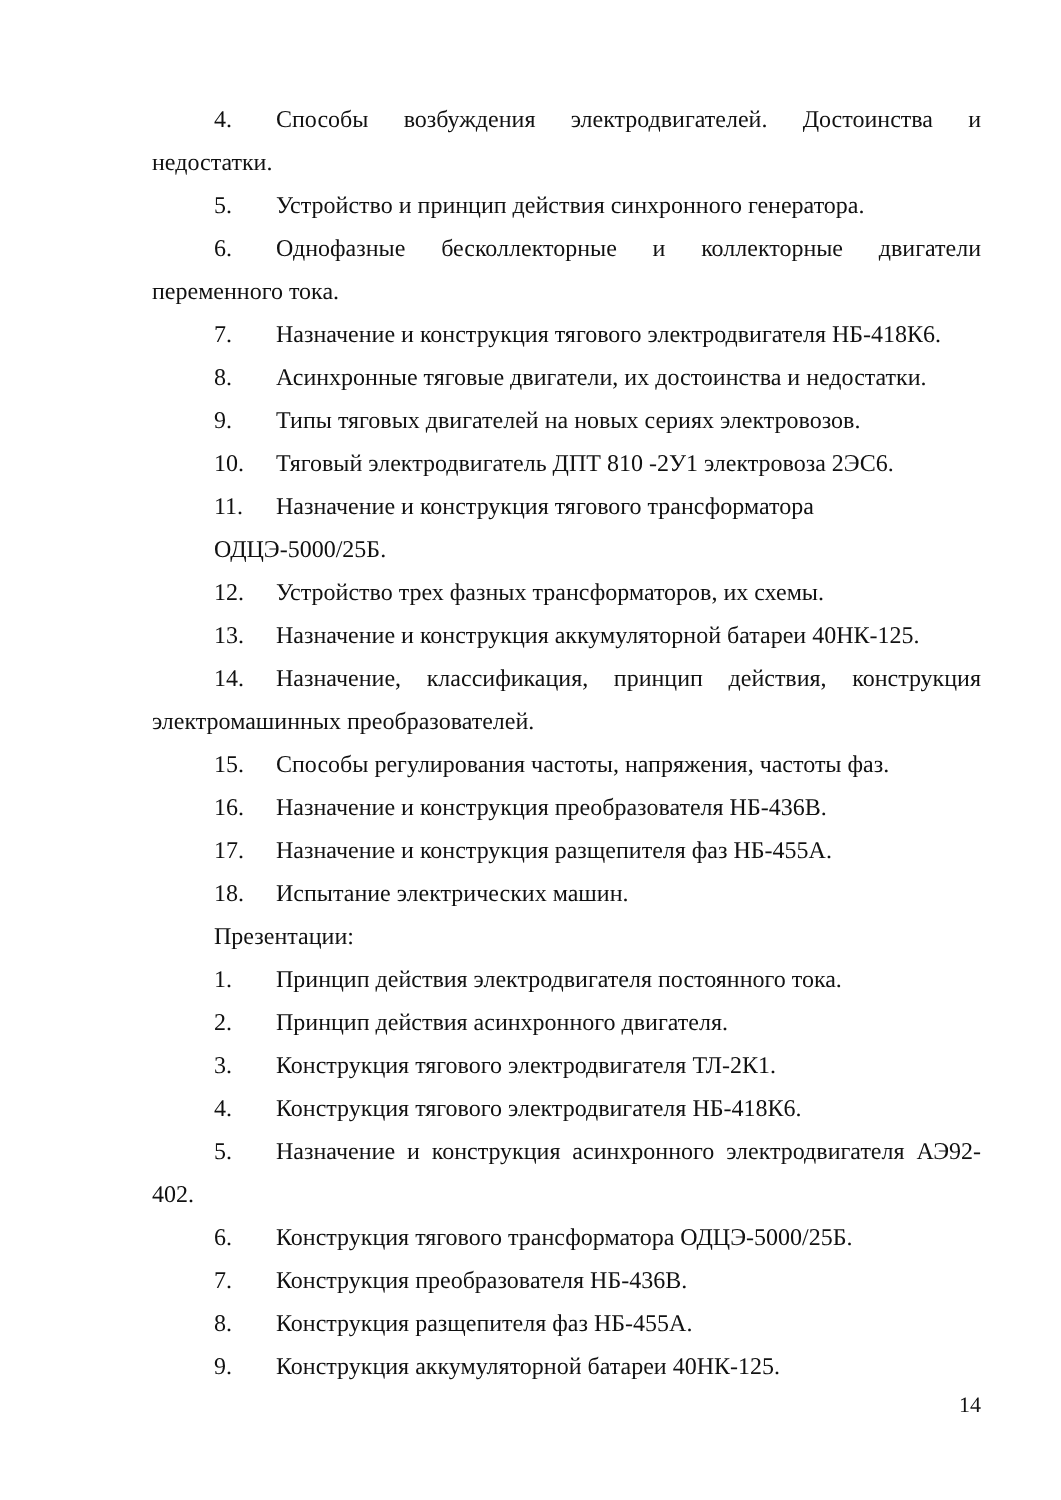4. Способы возбуждения электродвигателей. Достоинства и недостатки.
5. Устройство и принцип действия синхронного генератора.
6. Однофазные бесколлекторные и коллекторные двигатели переменного тока.
7. Назначение и конструкция тягового электродвигателя НБ-418К6.
8. Асинхронные тяговые двигатели, их достоинства и недостатки.
9. Типы тяговых двигателей на новых сериях электровозов.
10. Тяговый электродвигатель ДПТ 810 -2У1 электровоза 2ЭС6.
11. Назначение и конструкция тягового трансформатора ОДЦЭ-5000/25Б.
12. Устройство трех фазных трансформаторов, их схемы.
13. Назначение и конструкция аккумуляторной батареи 40НК-125.
14. Назначение, классификация, принцип действия, конструкция электромашинных преобразователей.
15. Способы регулирования частоты, напряжения, частоты фаз.
16. Назначение и конструкция преобразователя НБ-436В.
17. Назначение и конструкция разщепителя фаз НБ-455А.
18. Испытание электрических машин.
Презентации:
1. Принцип действия электродвигателя постоянного тока.
2. Принцип действия асинхронного двигателя.
3. Конструкция тягового электродвигателя ТЛ-2К1.
4. Конструкция тягового электродвигателя НБ-418К6.
5. Назначение и конструкция асинхронного электродвигателя АЭ92-402.
6. Конструкция тягового трансформатора ОДЦЭ-5000/25Б.
7. Конструкция преобразователя НБ-436В.
8. Конструкция разщепителя фаз НБ-455А.
9. Конструкция аккумуляторной батареи 40НК-125.
14